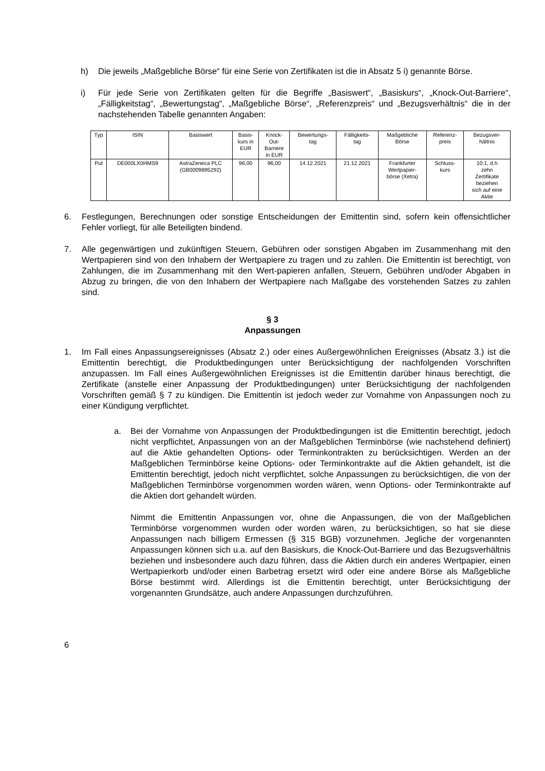h) Die jeweils „Maßgebliche Börse“ für eine Serie von Zertifikaten ist die in Absatz 5 i) genannte Börse.
i) Für jede Serie von Zertifikaten gelten für die Begriffe „Basiswert“, „Basiskurs“, „Knock-Out-Barriere“, „Fälligkeitstag“, „Bewertungstag“, „Maßgebliche Börse“, „Referenzpreis“ und „Bezugsverhältnis“ die in der nachstehenden Tabelle genannten Angaben:
| Typ | ISIN | Basiswert | Basis- kurs in EUR | Knock- Out- Barriere in EUR | Bewertungs- tag | Fälligkeits- tag | Maßgebliche Börse | Referenz- preis | Bezugsver- hältnis |
| Put | DE000LX0HMS9 | AstraZeneca PLC (GB0009895292) | 96,00 | 96,00 | 14.12.2021 | 21.12.2021 | Frankfurter Wertpapier- börse (Xetra) | Schluss- kurs | 10:1, d.h zehn Zertifikate beziehen sich auf eine Aktie |
6. Festlegungen, Berechnungen oder sonstige Entscheidungen der Emittentin sind, sofern kein offensichtlicher Fehler vorliegt, für alle Beteiligten bindend.
7. Alle gegenwärtigen und zukünftigen Steuern, Gebühren oder sonstigen Abgaben im Zusammenhang mit den Wertpapieren sind von den Inhabern der Wertpapiere zu tragen und zu zahlen. Die Emittentin ist berechtigt, von Zahlungen, die im Zusammenhang mit den Wert-papieren anfallen, Steuern, Gebühren und/oder Abgaben in Abzug zu bringen, die von den Inhabern der Wertpapiere nach Maßgabe des vorstehenden Satzes zu zahlen sind.
§ 3
Anpassungen
1. Im Fall eines Anpassungsereignisses (Absatz 2.) oder eines Außergewöhnlichen Ereignisses (Absatz 3.) ist die Emittentin berechtigt, die Produktbedingungen unter Berücksichtigung der nachfolgenden Vorschriften anzupassen. Im Fall eines Außergewöhnlichen Ereignisses ist die Emittentin darüber hinaus berechtigt, die Zertifikate (anstelle einer Anpassung der Produktbedingungen) unter Berücksichtigung der nachfolgenden Vorschriften gemäß § 7 zu kündigen. Die Emittentin ist jedoch weder zur Vornahme von Anpassungen noch zu einer Kündigung verpflichtet.
a. Bei der Vornahme von Anpassungen der Produktbedingungen ist die Emittentin berechtigt, jedoch nicht verpflichtet, Anpassungen von an der Maßgeblichen Terminbörse (wie nachstehend definiert) auf die Aktie gehandelten Options- oder Terminkontrakten zu berücksichtigen. Werden an der Maßgeblichen Terminbörse keine Options- oder Terminkontrakte auf die Aktien gehandelt, ist die Emittentin berechtigt, jedoch nicht verpflichtet, solche Anpassungen zu berücksichtigen, die von der Maßgeblichen Terminbörse vorgenommen worden wären, wenn Options- oder Terminkontrakte auf die Aktien dort gehandelt würden.
Nimmt die Emittentin Anpassungen vor, ohne die Anpassungen, die von der Maßgeblichen Terminbörse vorgenommen wurden oder worden wären, zu berücksichtigen, so hat sie diese Anpassungen nach billigem Ermessen (§ 315 BGB) vorzunehmen. Jegliche der vorgenannten Anpassungen können sich u.a. auf den Basiskurs, die Knock-Out-Barriere und das Bezugsverhältnis beziehen und insbesondere auch dazu führen, dass die Aktien durch ein anderes Wertpapier, einen Wertpapierkorb und/oder einen Barbetrag ersetzt wird oder eine andere Börse als Maßgebliche Börse bestimmt wird. Allerdings ist die Emittentin berechtigt, unter Berücksichtigung der vorgenannten Grundsätze, auch andere Anpassungen durchzuführen.
6